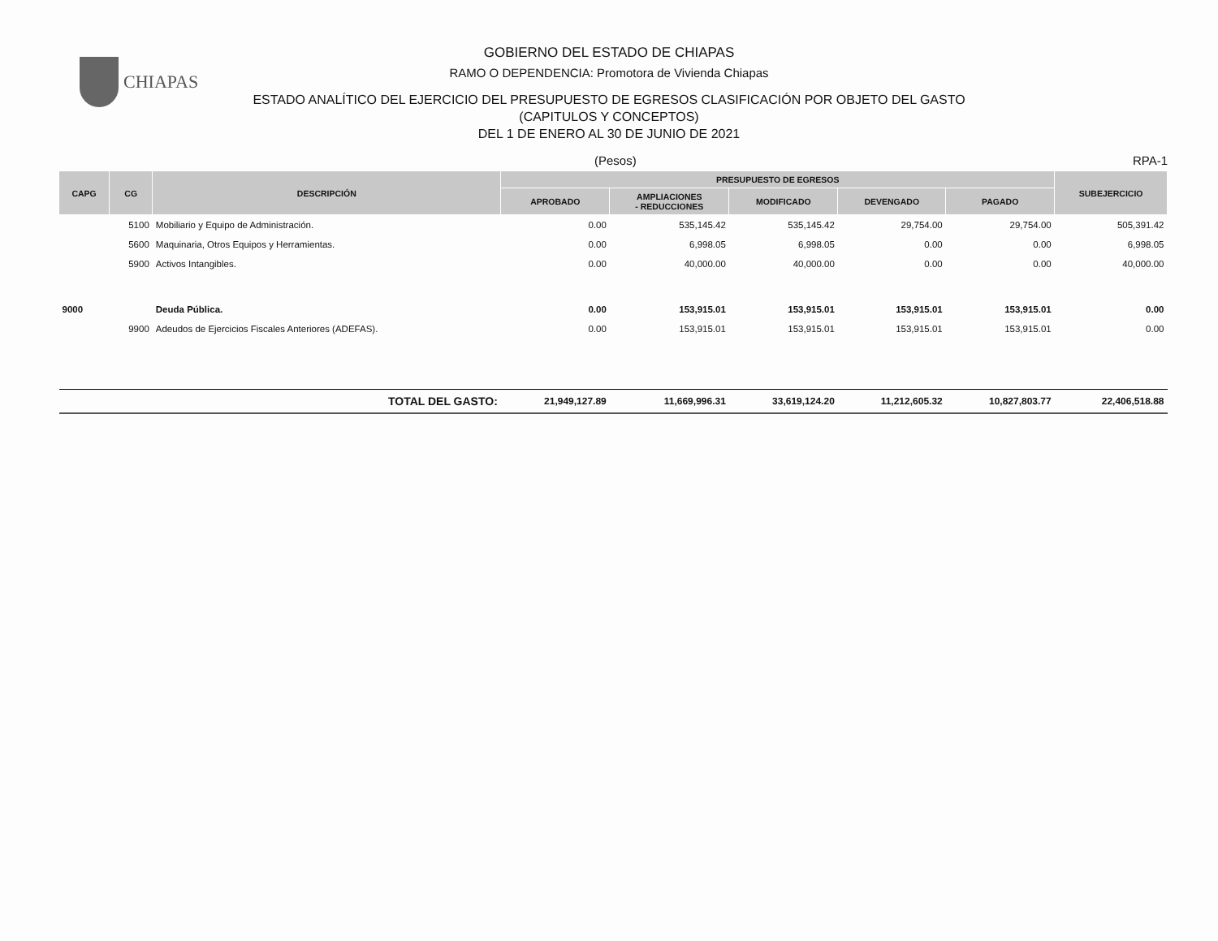CHIAPAS
GOBIERNO DEL ESTADO DE CHIAPAS
RAMO O DEPENDENCIA: Promotora de Vivienda Chiapas
ESTADO ANALÍTICO DEL EJERCICIO DEL PRESUPUESTO DE EGRESOS CLASIFICACIÓN POR OBJETO DEL GASTO
(CAPITULOS Y CONCEPTOS)
DEL 1 DE ENERO AL 30 DE JUNIO DE 2021
(Pesos) RPA-1
| CAPG | CG | DESCRIPCIÓN | PRESUPUESTO DE EGRESOS | | | | | SUBEJERCICIO |
| --- | --- | --- | --- | --- | --- | --- | --- | --- |
| | | | APROBADO | AMPLIACIONES - REDUCCIONES | MODIFICADO | DEVENGADO | PAGADO | |
| | 5100 | Mobiliario y Equipo de Administración. | 0.00 | 535,145.42 | 535,145.42 | 29,754.00 | 29,754.00 | 505,391.42 |
| | 5600 | Maquinaria, Otros Equipos y Herramientas. | 0.00 | 6,998.05 | 6,998.05 | 0.00 | 0.00 | 6,998.05 |
| | 5900 | Activos Intangibles. | 0.00 | 40,000.00 | 40,000.00 | 0.00 | 0.00 | 40,000.00 |
| 9000 | | Deuda Pública. | 0.00 | 153,915.01 | 153,915.01 | 153,915.01 | 153,915.01 | 0.00 |
| | 9900 | Adeudos de Ejercicios Fiscales Anteriores (ADEFAS). | 0.00 | 153,915.01 | 153,915.01 | 153,915.01 | 153,915.01 | 0.00 |
| TOTAL DEL GASTO: | | | 21,949,127.89 | 11,669,996.31 | 33,619,124.20 | 11,212,605.32 | 10,827,803.77 | 22,406,518.88 |